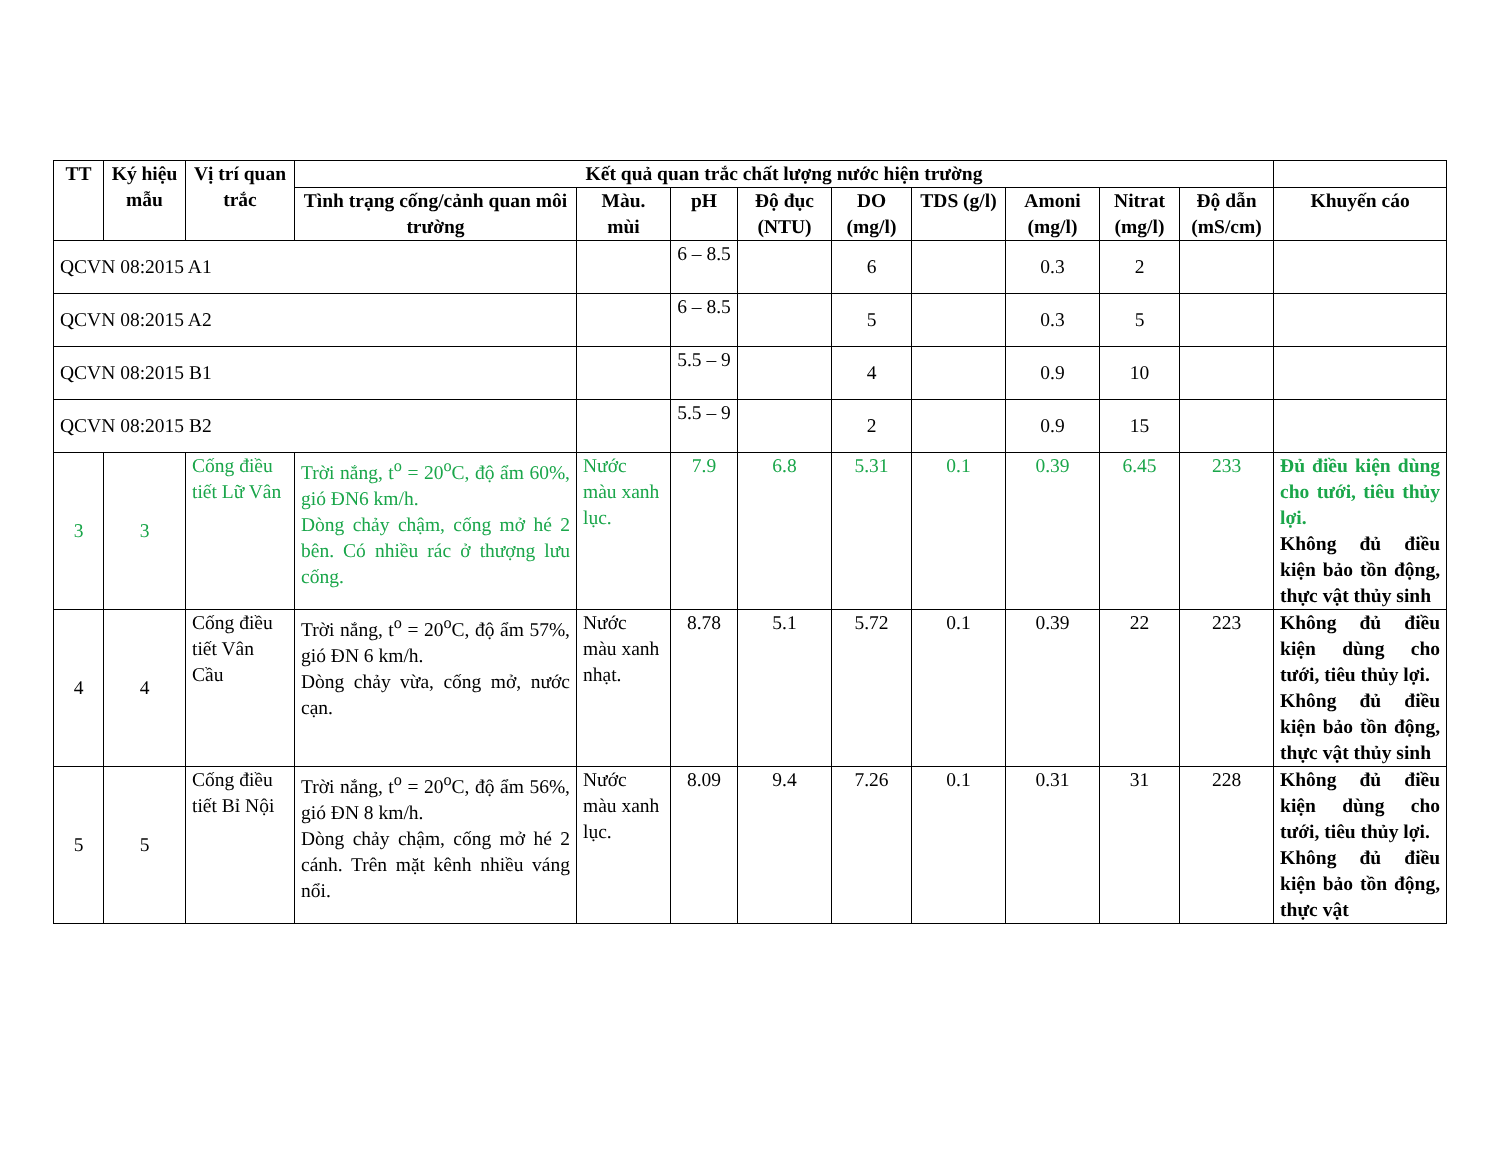| TT | Ký hiệu mẫu | Vị trí quan trắc | Kết quả quan trắc chất lượng nước hiện trường | | | | | | | | | |
| --- | --- | --- | --- | --- | --- | --- | --- | --- | --- | --- | --- | --- |
| | | | Tình trạng cống/cảnh quan môi trường | Màu. mùi | pH | Độ đục (NTU) | DO (mg/l) | TDS (g/l) | Amoni (mg/l) | Nitrat (mg/l) | Độ dẫn (mS/cm) | Khuyến cáo |
| QCVN 08:2015 A1 | | | | | 6 – 8.5 | | 6 | | 0.3 | 2 | | |
| QCVN 08:2015 A2 | | | | | 6 – 8.5 | | 5 | | 0.3 | 5 | | |
| QCVN 08:2015 B1 | | | | | 5.5 – 9 | | 4 | | 0.9 | 10 | | |
| QCVN 08:2015 B2 | | | | | 5.5 – 9 | | 2 | | 0.9 | 15 | | |
| 3 | 3 | Cống điều tiết Lữ Vân | Trời nắng, t<sup>o</sup> = 20<sup>o</sup>C, độ ẩm 60%, gió ĐN6 km/h. Dòng chảy chậm, cống mở hé 2 bên. Có nhiều rác ở thượng lưu cống. | Nước màu xanh lục. | 7.9 | 6.8 | 5.31 | 0.1 | 0.39 | 6.45 | 233 | Đủ điều kiện dùng cho tưới, tiêu thủy lợi. Không đủ điều kiện bảo tồn động, thực vật thủy sinh |
| 4 | 4 | Cống điều tiết Vân Cầu | Trời nắng, t<sup>o</sup> = 20<sup>o</sup>C, độ ẩm 57%, gió ĐN 6 km/h. Dòng chảy vừa, cống mở, nước cạn. | Nước màu xanh nhạt. | 8.78 | 5.1 | 5.72 | 0.1 | 0.39 | 22 | 223 | Không đủ điều kiện dùng cho tưới, tiêu thủy lợi. Không đủ điều kiện bảo tồn động, thực vật thủy sinh |
| 5 | 5 | Cống điều tiết Bỉ Nội | Trời nắng, t<sup>o</sup> = 20<sup>o</sup>C, độ ẩm 56%, gió ĐN 8 km/h. Dòng chảy chậm, cống mở hé 2 cánh. Trên mặt kênh nhiều váng nổi. | Nước màu xanh lục. | 8.09 | 9.4 | 7.26 | 0.1 | 0.31 | 31 | 228 | Không đủ điều kiện dùng cho tưới, tiêu thủy lợi. Không đủ điều kiện bảo tồn động, thực vật |